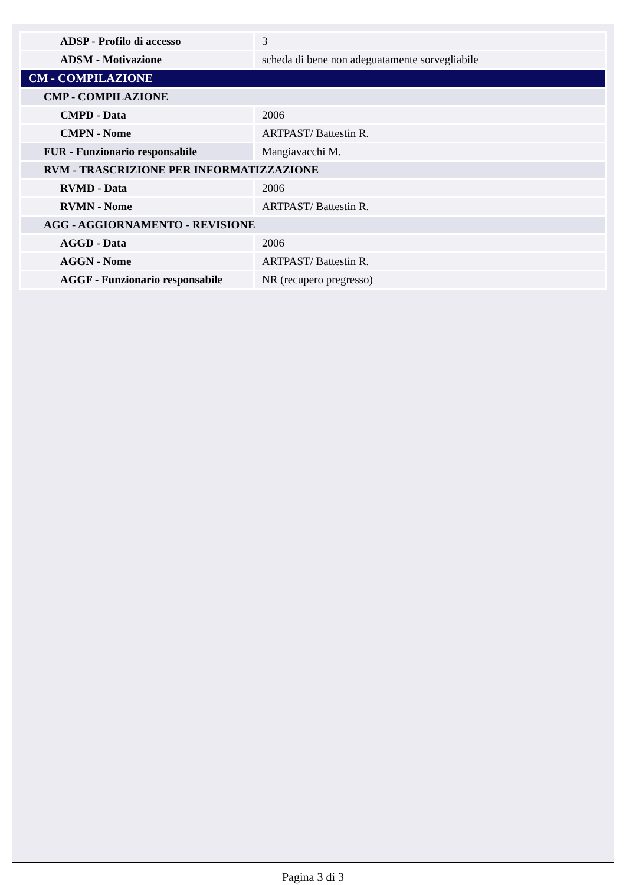| ADSP - Profilo di accesso | 3 |
| ADSM - Motivazione | scheda di bene non adeguatamente sorvegliabile |
| CM - COMPILAZIONE | |
| CMP - COMPILAZIONE | |
| CMPD - Data | 2006 |
| CMPN - Nome | ARTPAST/ Battestin R. |
| FUR - Funzionario responsabile | Mangiavacchi M. |
| RVM - TRASCRIZIONE PER INFORMATIZZAZIONE | |
| RVMD - Data | 2006 |
| RVMN - Nome | ARTPAST/ Battestin R. |
| AGG - AGGIORNAMENTO - REVISIONE | |
| AGGD - Data | 2006 |
| AGGN - Nome | ARTPAST/ Battestin R. |
| AGGF - Funzionario responsabile | NR (recupero pregresso) |
Pagina 3 di 3